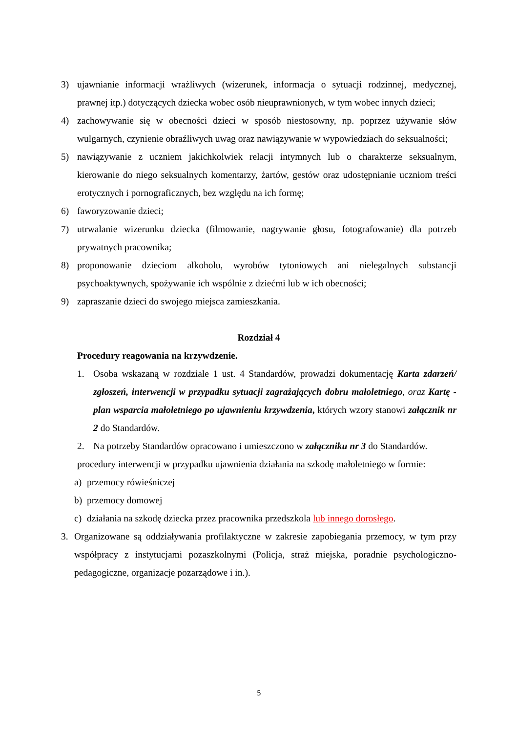3) ujawnianie informacji wrażliwych (wizerunek, informacja o sytuacji rodzinnej, medycznej, prawnej itp.) dotyczących dziecka wobec osób nieuprawnionych, w tym wobec innych dzieci;
4) zachowywanie się w obecności dzieci w sposób niestosowny, np. poprzez używanie słów wulgarnych, czynienie obraźliwych uwag oraz nawiązywanie w wypowiedziach do seksualności;
5) nawiązywanie z uczniem jakichkolwiek relacji intymnych lub o charakterze seksualnym, kierowanie do niego seksualnych komentarzy, żartów, gestów oraz udostępnianie uczniom treści erotycznych i pornograficznych, bez względu na ich formę;
6) faworyzowanie dzieci;
7) utrwalanie wizerunku dziecka (filmowanie, nagrywanie głosu, fotografowanie) dla potrzeb prywatnych pracownika;
8) proponowanie dzieciom alkoholu, wyrobów tytoniowych ani nielegalnych substancji psychoaktywnych, spożywanie ich wspólnie z dziećmi lub w ich obecności;
9) zapraszanie dzieci do swojego miejsca zamieszkania.
Rozdział 4
Procedury reagowania na krzywdzenie.
1. Osoba wskazaną w rozdziale 1 ust. 4 Standardów, prowadzi dokumentację Karta zdarzeń/ zgłoszeń, interwencji w przypadku sytuacji zagrażających dobru małoletniego, oraz Kartę - plan wsparcia małoletniego po ujawnieniu krzywdzenia, których wzory stanowi załącznik nr 2 do Standardów.
2. Na potrzeby Standardów opracowano i umieszczono w załączniku nr 3 do Standardów.
procedury interwencji w przypadku ujawnienia działania na szkodę małoletniego w formie:
a) przemocy rówieśniczej
b) przemocy domowej
c) działania na szkodę dziecka przez pracownika przedszkola lub innego dorosłego.
3. Organizowane są oddziaływania profilaktyczne w zakresie zapobiegania przemocy, w tym przy współpracy z instytucjami pozaszkolnymi (Policja, straż miejska, poradnie psychologiczno-pedagogiczne, organizacje pozarządowe i in.).
5